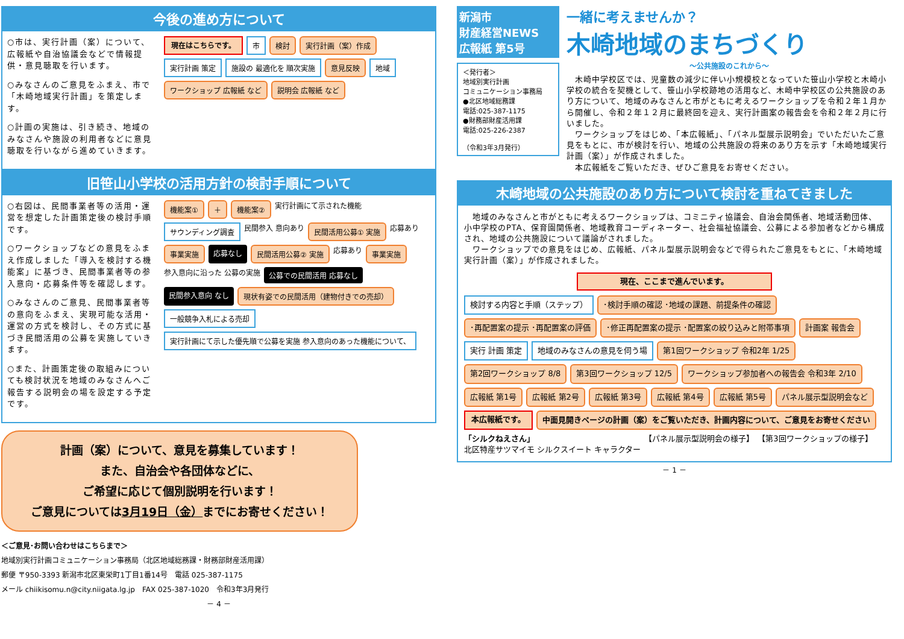今後の進め方について
○市は、実行計画（案）について、広報紙や自治協議会などで情報提供・意見聴取を行います。
○みなさんのご意見をふまえ、市で「木崎地域実行計画」を策定します。
○計画の実施は、引き続き、地域のみなさんや施設の利用者などに意見聴取を行いながら進めていきます。
現在はこちらです。
市
検討
実行計画（案）作成
実行計画 策定
施設の 最適化を 順次実施
意見反映
地域
ワークショップ 広報紙 など
説明会 広報紙 など
旧笹山小学校の活用方針の検討手順について
○右図は、民間事業者等の活用・運営を想定した計画策定後の検討手順です。
○ワークショップなどの意見をふまえ作成しました「導入を検討する機能案」に基づき、民間事業者等の参入意向・応募条件等を確認します。
○みなさんのご意見、民間事業者等の意向をふまえ、実現可能な活用・運営の方式を検討し、その方式に基づき民間活用の公募を実施していきます。
○また、計画策定後の取組みについても検討状況を地域のみなさんへご報告する説明会の場を設定する予定です。
機能案①
＋
機能案②
実行計画にて示された機能
サウンディング調査
民間参入 意向あり
民間活用公募① 実施
応募あり
事業実施
応募なし
民間活用公募② 実施
応募あり
事業実施
参入意向に沿った 公募の実施
公募での民間活用 応募なし
民間参入意向 なし
現状有姿での民間活用（建物付きでの売却）
一般競争入札による売却
実行計画にて示した優先順で公募を実施 参入意向のあった機能について、
計画（案）について、意見を募集しています！
また、自治会や各団体などに、
ご希望に応じて個別説明を行います！
ご意見については3月19日（金）までにお寄せください！
＜ご意見･お問い合わせはこちらまで＞
地域別実行計画コミュニケーション事務局（北区地域総務課・財務部財産活用課）
郵便 〒950-3393 新潟市北区東栄町1丁目1番14号　電話 025-387-1175
メール chiikisomu.n@city.niigata.lg.jp　FAX 025-387-1020　令和3年3月発行
－ 4 －
新潟市
財産経営NEWS
広報紙 第5号
＜発行者＞
地域別実行計画
コミュニケーション事務局
●北区地域総務課
電話:025-387-1175
●財務部財産活用課
電話:025-226-2387
（令和3年3月発行）
一緒に考えませんか？
木崎地域のまちづくり
～公共施設のこれから～
　木崎中学校区では、児童数の減少に伴い小規模校となっていた笹山小学校と木崎小学校の統合を契機として、笹山小学校跡地の活用など、木崎中学校区の公共施設のあり方について、地域のみなさんと市がともに考えるワークショップを令和２年１月から開催し、令和２年１２月に最終回を迎え、実行計画案の報告会を令和２年２月に行いました。
　ワークショップをはじめ、「本広報紙」、「パネル型展示説明会」でいただいたご意見をもとに、市が検討を行い、地域の公共施設の将来のあり方を示す「木崎地域実行計画（案）」が作成されました。
　本広報紙をご覧いただき、ぜひご意見をお寄せください。
木崎地域の公共施設のあり方について検討を重ねてきました
　地域のみなさんと市がともに考えるワークショップは、コミニティ協議会、自治会関係者、地域活動団体、小中学校のPTA、保育園関係者、地域教育コーディネーター、社会福祉協議会、公募による参加者などから構成され、地域の公共施設について議論がされました。
　ワークショップでの意見をはじめ、広報紙、パネル型展示説明会などで得られたご意見をもとに、「木崎地域実行計画（案）」が作成されました。
現在、ここまで進んでいます。
検討する内容と手順（ステップ）
･検討手順の確認 ･地域の課題、前提条件の確認
･再配置案の提示 ･再配置案の評価
･修正再配置案の提示 ･配置案の絞り込みと附帯事項
計画案 報告会
実行 計画 策定
地域のみなさんの意見を伺う場
第1回ワークショップ 令和2年 1/25
第2回ワークショップ 8/8
第3回ワークショップ 12/5
ワークショップ参加者への報告会 令和3年 2/10
広報紙 第1号
広報紙 第2号
広報紙 第3号
広報紙 第4号
広報紙 第5号
パネル展示型説明会など
本広報紙です。
中面見開きページの計画（案）をご覧いただき、計画内容について、ご意見をお寄せください
「シルクねえさん」
北区特産サツマイモ シルクスイート キャラクター
【パネル展示型説明会の様子】
【第3回ワークショップの様子】
－ 1 －